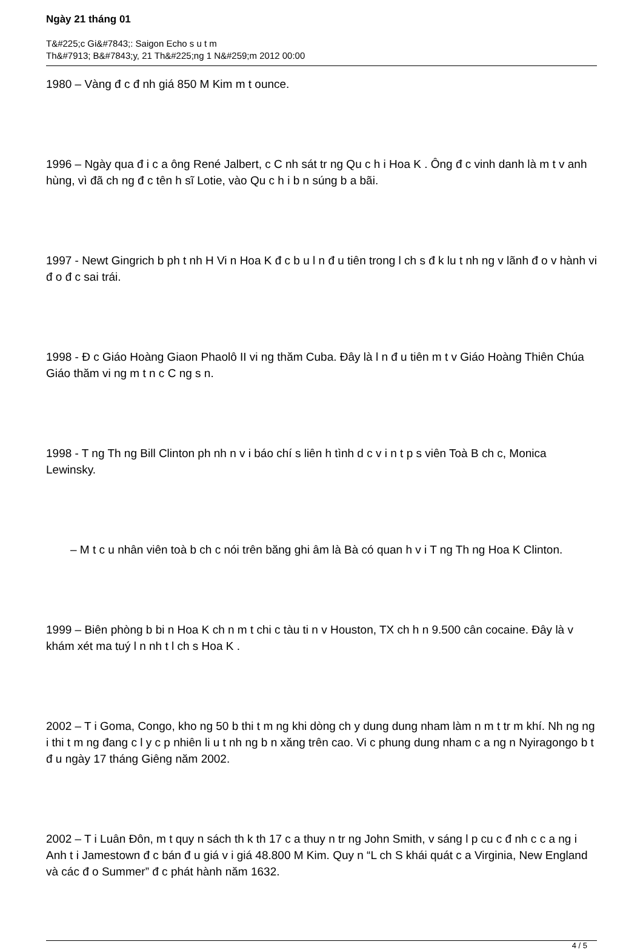Ngày 21 tháng 01
T&#225;c Gi&#7843;: Saigon Echo s u t m
Th&#7913; B&#7843;y, 21 Th&#225;ng 1 N&#259;m 2012 00:00
1980 – Vàng đ c đ nh giá 850 M Kim m t ounce.
1996 – Ngày qua đ i c a ông René Jalbert, c C nh sát tr ng Qu c h i Hoa K . Ông đ c vinh danh là m t v anh hùng, vì đã ch ng đ c tên h sĩ Lotie, vào Qu c h i b n súng b a bãi.
1997 - Newt Gingrich b ph t nh H Vi n Hoa K đ c b u l n đ u tiên trong l ch s đ k lu t nh ng v lãnh đ o v hành vi đ o đ c sai trái.
1998 - Đ c Giáo Hoàng Giaon Phaolô II vi ng thăm Cuba. Đây là l n đ u tiên m t v Giáo Hoàng Thiên Chúa Giáo thăm vi ng m t n c C ng s n.
1998 - T ng Th ng Bill Clinton ph nh n v i báo chí s liên h tình d c v i n t p s viên Toà B ch c, Monica Lewinsky.
– M t c u nhân viên toà b ch c nói trên băng ghi âm là Bà có quan h v i T ng Th ng Hoa K Clinton.
1999 – Biên phòng b bi n Hoa K ch n m t chi c tàu ti n v Houston, TX ch h n 9.500 cân cocaine. Đây là v khám xét ma tuý l n nh t l ch s Hoa K .
2002 – T i Goma, Congo, kho ng 50 b thi t m ng khi dòng ch y dung dung nham làm n m t tr m khí. Nh ng ng i thi t m ng đang c l y c p nhiên li u t nh ng b n xăng trên cao. Vi c phung dung nham c a ng n Nyiragongo b t đ u ngày 17 tháng Giêng năm 2002.
2002 – T i Luân Đôn, m t quy n sách th k th 17 c a thuy n tr ng John Smith, v sáng l p cu c đ nh c c a ng i Anh t i Jamestown đ c bán đ u giá v i giá 48.800 M Kim. Quy n “L ch S khái quát c a Virginia, New England và các đ o Summer” đ c phát hành năm 1632.
4 / 5